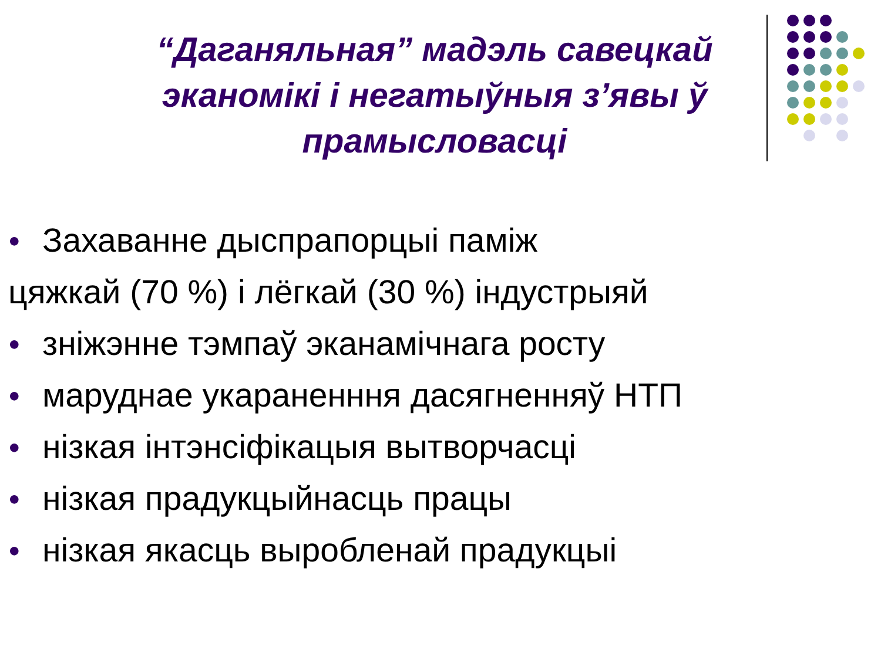“Даганяльная” мадэль савецкай эканомікі і негатыўныя з’явы ў прамысловасці
● Захаванне дыспрапорцыі паміж
цяжкай (70 %) і лёгкай (30 %) індустрыяй
● зніжэнне тэмпаў эканамічнага росту
● маруднае укараненння дасягненняў НТП
● нізкая інтэнсіфікацыя вытворчасці
● нізкая прадукцыйнасць працы
● нізкая якасць выробленай прадукцыі